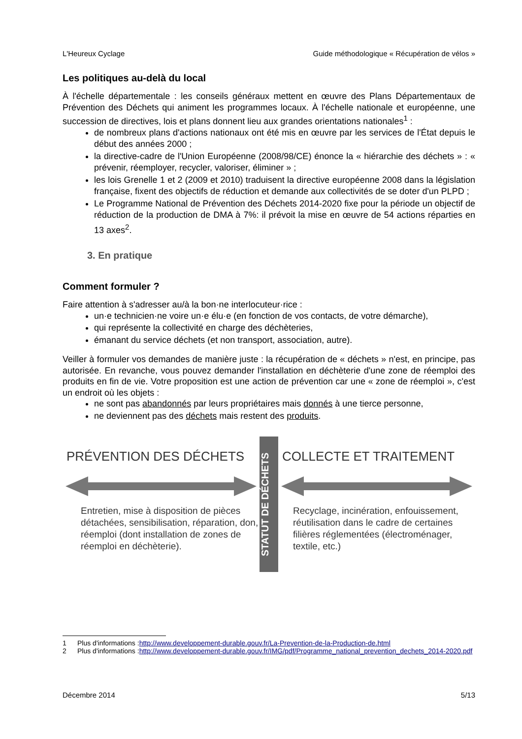L'Heureux Cyclage Guide méthodologique « Récupération de vélos »
Les politiques au-delà du local
À l'échelle départementale : les conseils généraux mettent en œuvre des Plans Départementaux de Prévention des Déchets qui animent les programmes locaux. À l'échelle nationale et européenne, une succession de directives, lois et plans donnent lieu aux grandes orientations nationales<sup>1</sup> :
de nombreux plans d'actions nationaux ont été mis en œuvre par les services de l'État depuis le début des années 2000 ;
la directive-cadre de l'Union Européenne (2008/98/CE) énonce la « hiérarchie des déchets » : « prévenir, réemployer, recycler, valoriser, éliminer » ;
les lois Grenelle 1 et 2 (2009 et 2010) traduisent la directive européenne 2008 dans la législation française, fixent des objectifs de réduction et demande aux collectivités de se doter d'un PLPD ;
Le Programme National de Prévention des Déchets 2014-2020 fixe pour la période un objectif de réduction de la production de DMA à 7%: il prévoit la mise en œuvre de 54 actions réparties en 13 axes<sup>2</sup>.
3. En pratique
Comment formuler ?
Faire attention à s'adresser au/à la bon·ne interlocuteur·rice :
un·e technicien·ne voire un·e élu·e (en fonction de vos contacts, de votre démarche),
qui représente la collectivité en charge des déchèteries,
émanant du service déchets (et non transport, association, autre).
Veiller à formuler vos demandes de manière juste : la récupération de « déchets » n'est, en principe, pas autorisée. En revanche, vous pouvez demander l'installation en déchèterie d'une zone de réemploi des produits en fin de vie. Votre proposition est une action de prévention car une « zone de réemploi », c'est un endroit où les objets :
ne sont pas abandonnés par leurs propriétaires mais donnés à une tierce personne,
ne deviennent pas des déchets mais restent des produits.
PRÉVENTION DES DÉCHETS
Entretien, mise à disposition de pièces détachées, sensibilisation, réparation, don, réemploi (dont installation de zones de réemploi en déchèterie).
STATUT DE DÉCHETS
COLLECTE ET TRAITEMENT
Recyclage, incinération, enfouissement, réutilisation dans le cadre de certaines filières réglementées (électroménager, textile, etc.)
1 Plus d'informations : http://www.developpement-durable.gouv.fr/La-Prevention-de-la-Production-de.html
2 Plus d'informations : http://www.developpement-durable.gouv.fr/IMG/pdf/Programme_national_prevention_dechets_2014-2020.pdf
Décembre 2014 5/13